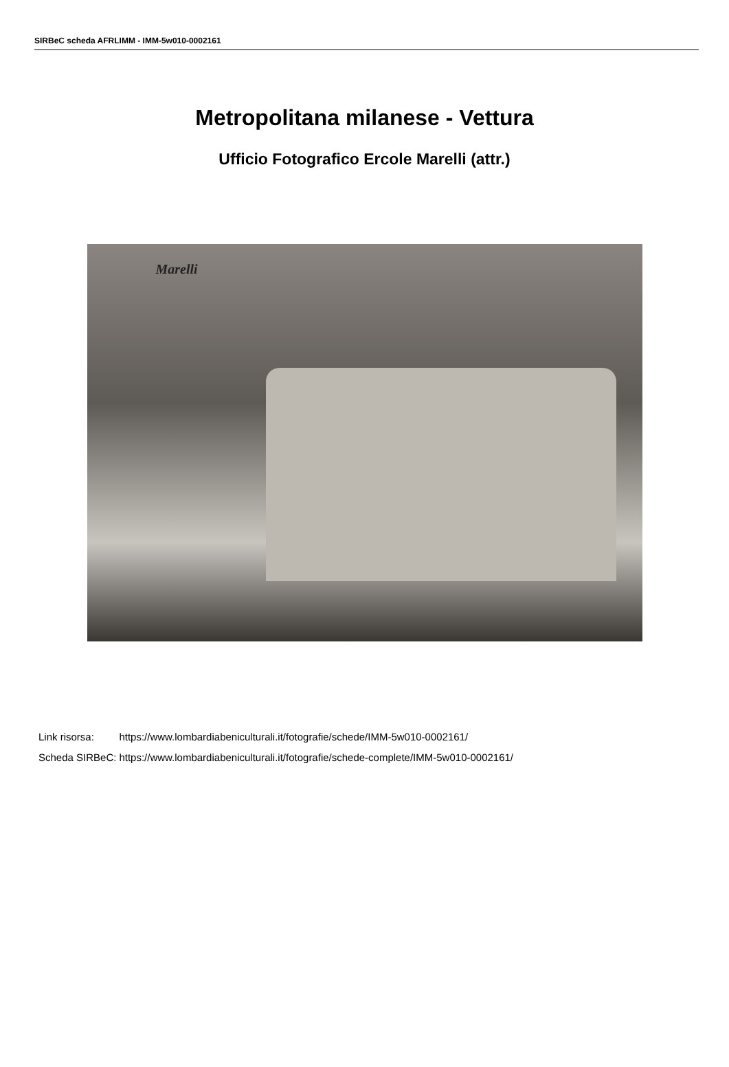SIRBeC scheda AFRLIMM - IMM-5w010-0002161
Metropolitana milanese - Vettura
Ufficio Fotografico Ercole Marelli (attr.)
Marelli
| Link risorsa: | https://www.lombardiabeniculturali.it/fotografie/schede/IMM-5w010-0002161/ |
| Scheda SIRBeC: | https://www.lombardiabeniculturali.it/fotografie/schede-complete/IMM-5w010-0002161/ |